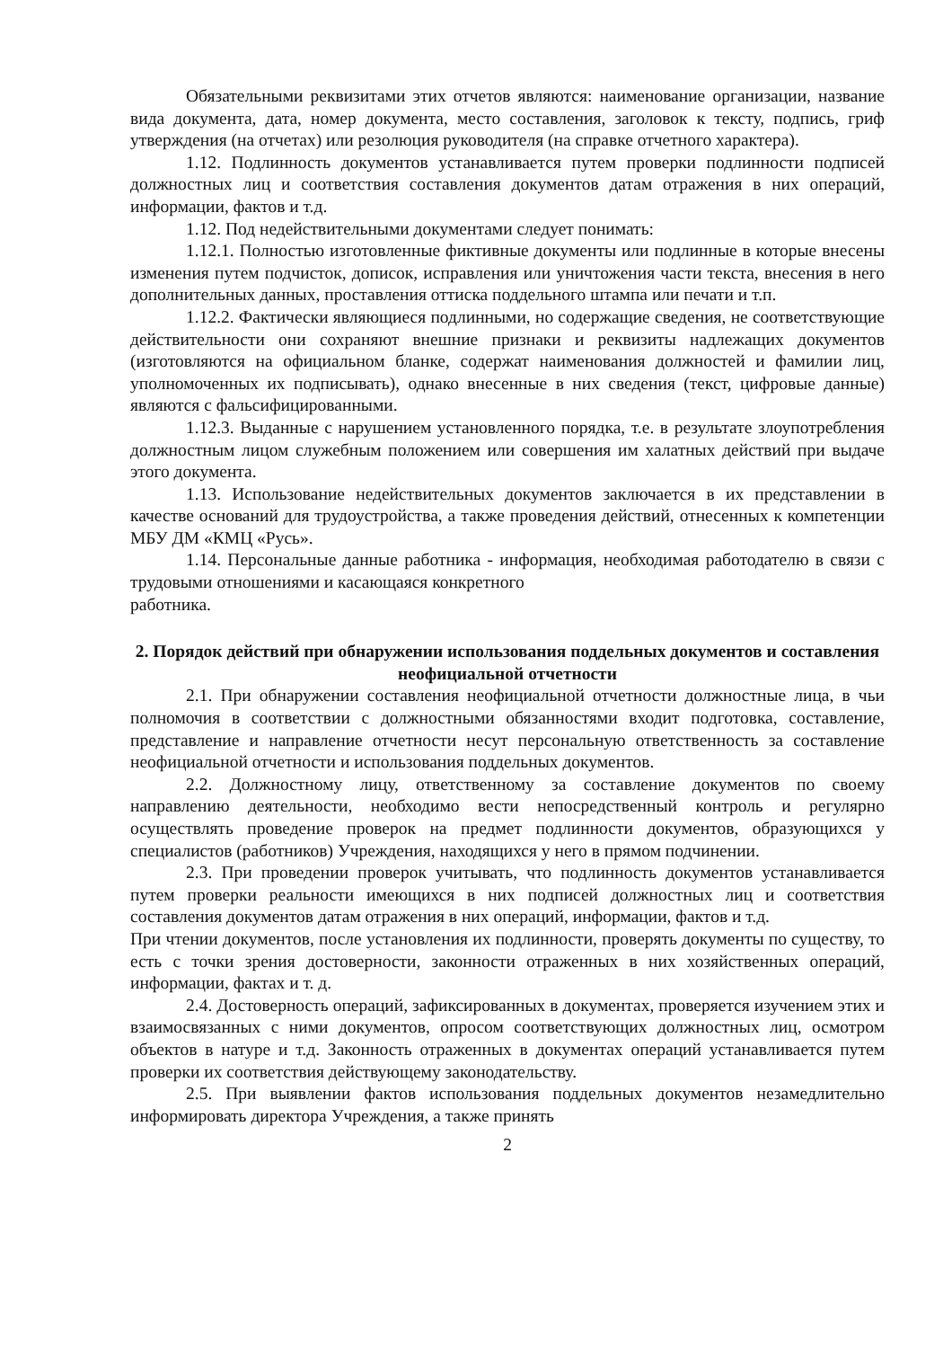Обязательными реквизитами этих отчетов являются: наименование организации, название вида документа, дата, номер документа, место составления, заголовок к тексту, подпись, гриф утверждения (на отчетах) или резолюция руководителя (на справке отчетного характера).
1.12. Подлинность документов устанавливается путем проверки подлинности подписей должностных лиц и соответствия составления документов датам отражения в них операций, информации, фактов и т.д.
1.12. Под недействительными документами следует понимать:
1.12.1. Полностью изготовленные фиктивные документы или подлинные в которые внесены изменения путем подчисток, дописок, исправления или уничтожения части текста, внесения в него дополнительных данных, проставления оттиска поддельного штампа или печати и т.п.
1.12.2. Фактически являющиеся подлинными, но содержащие сведения, не соответствующие действительности они сохраняют внешние признаки и реквизиты надлежащих документов (изготовляются на официальном бланке, содержат наименования должностей и фамилии лиц, уполномоченных их подписывать), однако внесенные в них сведения (текст, цифровые данные) являются с фальсифицированными.
1.12.3. Выданные с нарушением установленного порядка, т.е. в результате злоупотребления должностным лицом служебным положением или совершения им халатных действий при выдаче этого документа.
1.13. Использование недействительных документов заключается в их представлении в качестве оснований для трудоустройства, а также проведения действий, отнесенных к компетенции МБУ ДМ «КМЦ «Русь».
1.14. Персональные данные работника - информация, необходимая работодателю в связи с трудовыми отношениями и касающаяся конкретного
работника.
2. Порядок действий при обнаружении использования поддельных документов и составления неофициальной отчетности
2.1. При обнаружении составления неофициальной отчетности должностные лица, в чьи полномочия в соответствии с должностными обязанностями входит подготовка, составление, представление и направление отчетности несут персональную ответственность за составление неофициальной отчетности и использования поддельных документов.
2.2. Должностному лицу, ответственному за составление документов по своему направлению деятельности, необходимо вести непосредственный контроль и регулярно осуществлять проведение проверок на предмет подлинности документов, образующихся у специалистов (работников) Учреждения, находящихся у него в прямом подчинении.
2.3. При проведении проверок учитывать, что подлинность документов устанавливается путем проверки реальности имеющихся в них подписей должностных лиц и соответствия составления документов датам отражения в них операций, информации, фактов и т.д.
При чтении документов, после установления их подлинности, проверять документы по существу, то есть с точки зрения достоверности, законности отраженных в них хозяйственных операций, информации, фактах и т. д.
2.4. Достоверность операций, зафиксированных в документах, проверяется изучением этих и взаимосвязанных с ними документов, опросом соответствующих должностных лиц, осмотром объектов в натуре и т.д. Законность отраженных в документах операций устанавливается путем проверки их соответствия действующему законодательству.
2.5. При выявлении фактов использования поддельных документов незамедлительно информировать директора Учреждения, а также принять
2